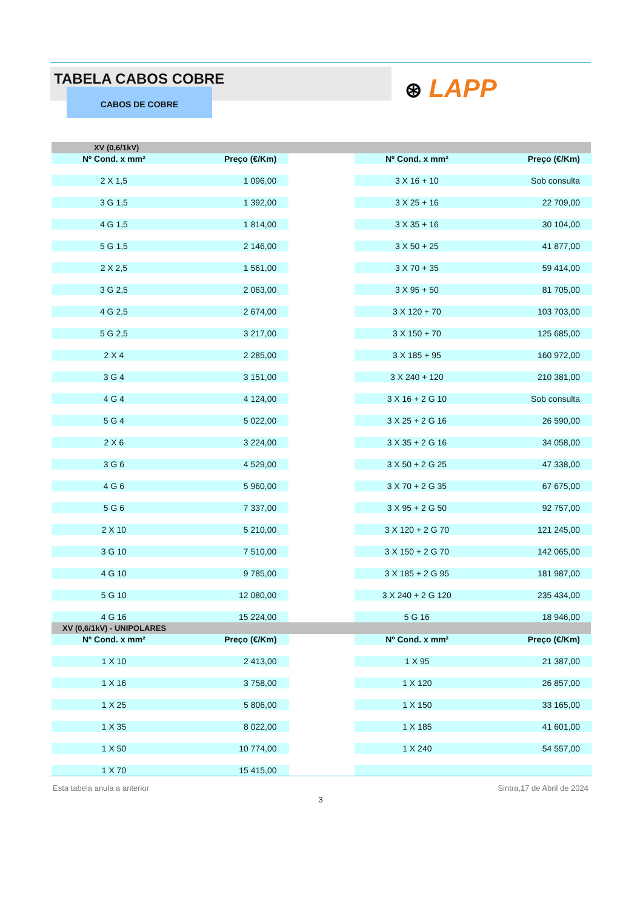TABELA CABOS COBRE
CABOS DE COBRE
⊛ LAPP
XV (0,6/1kV)
| Nº Cond. x mm² | Preço (€/Km) | | Nº Cond. x mm² | Preço (€/Km) |
| 2 X 1,5 | 1 096,00 | | 3 X 16 + 10 | Sob consulta |
| 3 G 1,5 | 1 392,00 | | 3 X 25 + 16 | 22 709,00 |
| 4 G 1,5 | 1 814,00 | | 3 X 35 + 16 | 30 104,00 |
| 5 G 1,5 | 2 146,00 | | 3 X 50 + 25 | 41 877,00 |
| 2 X 2,5 | 1 561,00 | | 3 X 70 + 35 | 59 414,00 |
| 3 G 2,5 | 2 063,00 | | 3 X 95 + 50 | 81 705,00 |
| 4 G 2,5 | 2 674,00 | | 3 X 120 + 70 | 103 703,00 |
| 5 G 2,5 | 3 217,00 | | 3 X 150 + 70 | 125 685,00 |
| 2 X 4 | 2 285,00 | | 3 X 185 + 95 | 160 972,00 |
| 3 G 4 | 3 151,00 | | 3 X 240 + 120 | 210 381,00 |
| 4 G 4 | 4 124,00 | | 3 X 16 + 2 G 10 | Sob consulta |
| 5 G 4 | 5 022,00 | | 3 X 25 + 2 G 16 | 26 590,00 |
| 2 X 6 | 3 224,00 | | 3 X 35 + 2 G 16 | 34 058,00 |
| 3 G 6 | 4 529,00 | | 3 X 50 + 2 G 25 | 47 338,00 |
| 4 G 6 | 5 960,00 | | 3 X 70 + 2 G 35 | 67 675,00 |
| 5 G 6 | 7 337,00 | | 3 X 95 + 2 G 50 | 92 757,00 |
| 2 X 10 | 5 210,00 | | 3 X 120 + 2 G 70 | 121 245,00 |
| 3 G 10 | 7 510,00 | | 3 X 150 + 2 G 70 | 142 065,00 |
| 4 G 10 | 9 785,00 | | 3 X 185 + 2 G 95 | 181 987,00 |
| 5 G 10 | 12 080,00 | | 3 X 240 + 2 G 120 | 235 434,00 |
| 4 G 16 | 15 224,00 | | 5 G 16 | 18 946,00 |
XV (0,6/1kV) - UNIPOLARES
| Nº Cond. x mm² | Preço (€/Km) | | Nº Cond. x mm² | Preço (€/Km) |
| 1 X 10 | 2 413,00 | | 1 X 95 | 21 387,00 |
| 1 X 16 | 3 758,00 | | 1 X 120 | 26 857,00 |
| 1 X 25 | 5 806,00 | | 1 X 150 | 33 165,00 |
| 1 X 35 | 8 022,00 | | 1 X 185 | 41 601,00 |
| 1 X 50 | 10 774,00 | | 1 X 240 | 54 557,00 |
| 1 X 70 | 15 415,00 | | | |
Esta tabela anula a anterior Sintra,17 de Abril de 2024
3